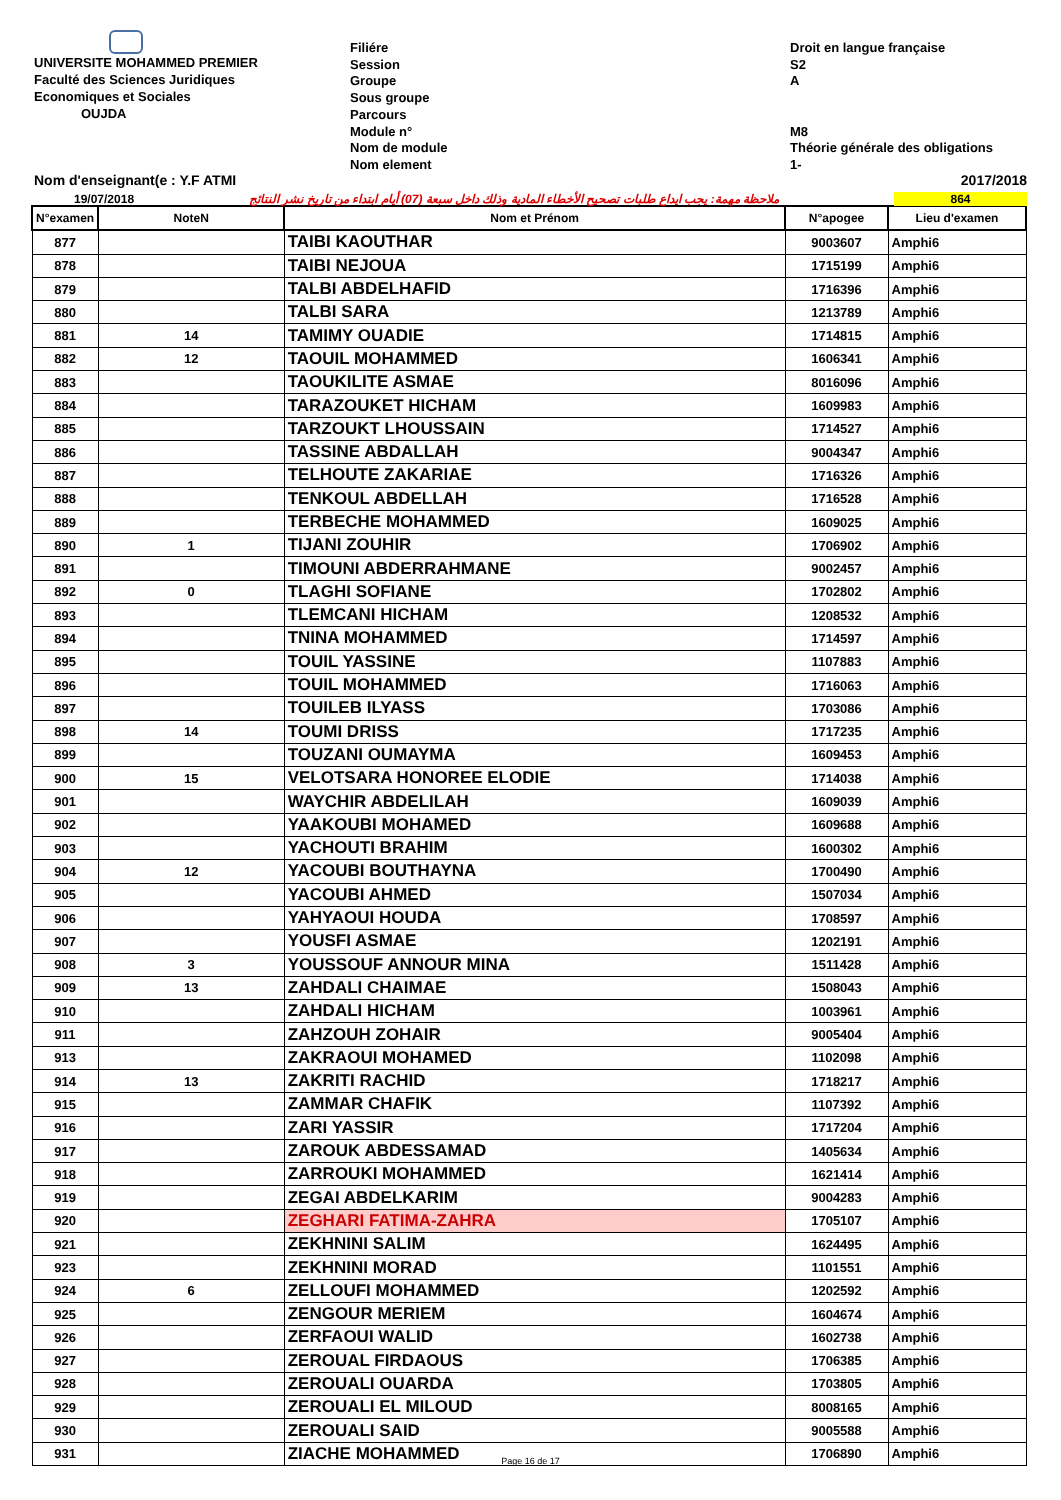UNIVERSITE MOHAMMED PREMIER
Faculté des Sciences Juridiques
Economiques et Sociales
OUJDA
Filiére
Session
Groupe
Sous groupe
Parcours
Module n°
Nom de module
Nom element
Droit en langue française
S2
A
M8
Théorie générale des obligations
1-
Nom d'enseignant(e : Y.F ATMI 2017/2018
19/07/2018 ملاحظة مهمة: يجب ايداع طلبات تصحيح الأخطاء المادية وذلك داخل سبعة (07) أيام ابتداء من تاريخ نشر النتائج 864
| N°examen | NoteN | Nom et Prénom | N°apogee | Lieu d'examen |
| --- | --- | --- | --- | --- |
| 877 | | TAIBI KAOUTHAR | 9003607 | Amphi6 |
| 878 | | TAIBI NEJOUA | 1715199 | Amphi6 |
| 879 | | TALBI ABDELHAFID | 1716396 | Amphi6 |
| 880 | | TALBI SARA | 1213789 | Amphi6 |
| 881 | 14 | TAMIMY OUADIE | 1714815 | Amphi6 |
| 882 | 12 | TAOUIL MOHAMMED | 1606341 | Amphi6 |
| 883 | | TAOUKILITE ASMAE | 8016096 | Amphi6 |
| 884 | | TARAZOUKET HICHAM | 1609983 | Amphi6 |
| 885 | | TARZOUKT LHOUSSAIN | 1714527 | Amphi6 |
| 886 | | TASSINE ABDALLAH | 9004347 | Amphi6 |
| 887 | | TELHOUTE ZAKARIAE | 1716326 | Amphi6 |
| 888 | | TENKOUL ABDELLAH | 1716528 | Amphi6 |
| 889 | | TERBECHE MOHAMMED | 1609025 | Amphi6 |
| 890 | 1 | TIJANI ZOUHIR | 1706902 | Amphi6 |
| 891 | | TIMOUNI ABDERRAHMANE | 9002457 | Amphi6 |
| 892 | 0 | TLAGHI SOFIANE | 1702802 | Amphi6 |
| 893 | | TLEMCANI HICHAM | 1208532 | Amphi6 |
| 894 | | TNINA MOHAMMED | 1714597 | Amphi6 |
| 895 | | TOUIL YASSINE | 1107883 | Amphi6 |
| 896 | | TOUIL MOHAMMED | 1716063 | Amphi6 |
| 897 | | TOUILEB ILYASS | 1703086 | Amphi6 |
| 898 | 14 | TOUMI DRISS | 1717235 | Amphi6 |
| 899 | | TOUZANI OUMAYMA | 1609453 | Amphi6 |
| 900 | 15 | VELOTSARA HONOREE ELODIE | 1714038 | Amphi6 |
| 901 | | WAYCHIR ABDELILAH | 1609039 | Amphi6 |
| 902 | | YAAKOUBI MOHAMED | 1609688 | Amphi6 |
| 903 | | YACHOUTI BRAHIM | 1600302 | Amphi6 |
| 904 | 12 | YACOUBI BOUTHAYNA | 1700490 | Amphi6 |
| 905 | | YACOUBI AHMED | 1507034 | Amphi6 |
| 906 | | YAHYAOUI HOUDA | 1708597 | Amphi6 |
| 907 | | YOUSFI ASMAE | 1202191 | Amphi6 |
| 908 | 3 | YOUSSOUF ANNOUR MINA | 1511428 | Amphi6 |
| 909 | 13 | ZAHDALI CHAIMAE | 1508043 | Amphi6 |
| 910 | | ZAHDALI HICHAM | 1003961 | Amphi6 |
| 911 | | ZAHZOUH ZOHAIR | 9005404 | Amphi6 |
| 913 | | ZAKRAOUI MOHAMED | 1102098 | Amphi6 |
| 914 | 13 | ZAKRITI RACHID | 1718217 | Amphi6 |
| 915 | | ZAMMAR CHAFIK | 1107392 | Amphi6 |
| 916 | | ZARI YASSIR | 1717204 | Amphi6 |
| 917 | | ZAROUK ABDESSAMAD | 1405634 | Amphi6 |
| 918 | | ZARROUKI MOHAMMED | 1621414 | Amphi6 |
| 919 | | ZEGAI ABDELKARIM | 9004283 | Amphi6 |
| 920 | | ZEGHARI FATIMA-ZAHRA | 1705107 | Amphi6 |
| 921 | | ZEKHNINI SALIM | 1624495 | Amphi6 |
| 923 | | ZEKHNINI MORAD | 1101551 | Amphi6 |
| 924 | 6 | ZELLOUFI MOHAMMED | 1202592 | Amphi6 |
| 925 | | ZENGOUR MERIEM | 1604674 | Amphi6 |
| 926 | | ZERFAOUI WALID | 1602738 | Amphi6 |
| 927 | | ZEROUAL FIRDAOUS | 1706385 | Amphi6 |
| 928 | | ZEROUALI OUARDA | 1703805 | Amphi6 |
| 929 | | ZEROUALI EL MILOUD | 8008165 | Amphi6 |
| 930 | | ZEROUALI SAID | 9005588 | Amphi6 |
| 931 | | ZIACHE MOHAMMED | 1706890 | Amphi6 |
Page 16 de 17